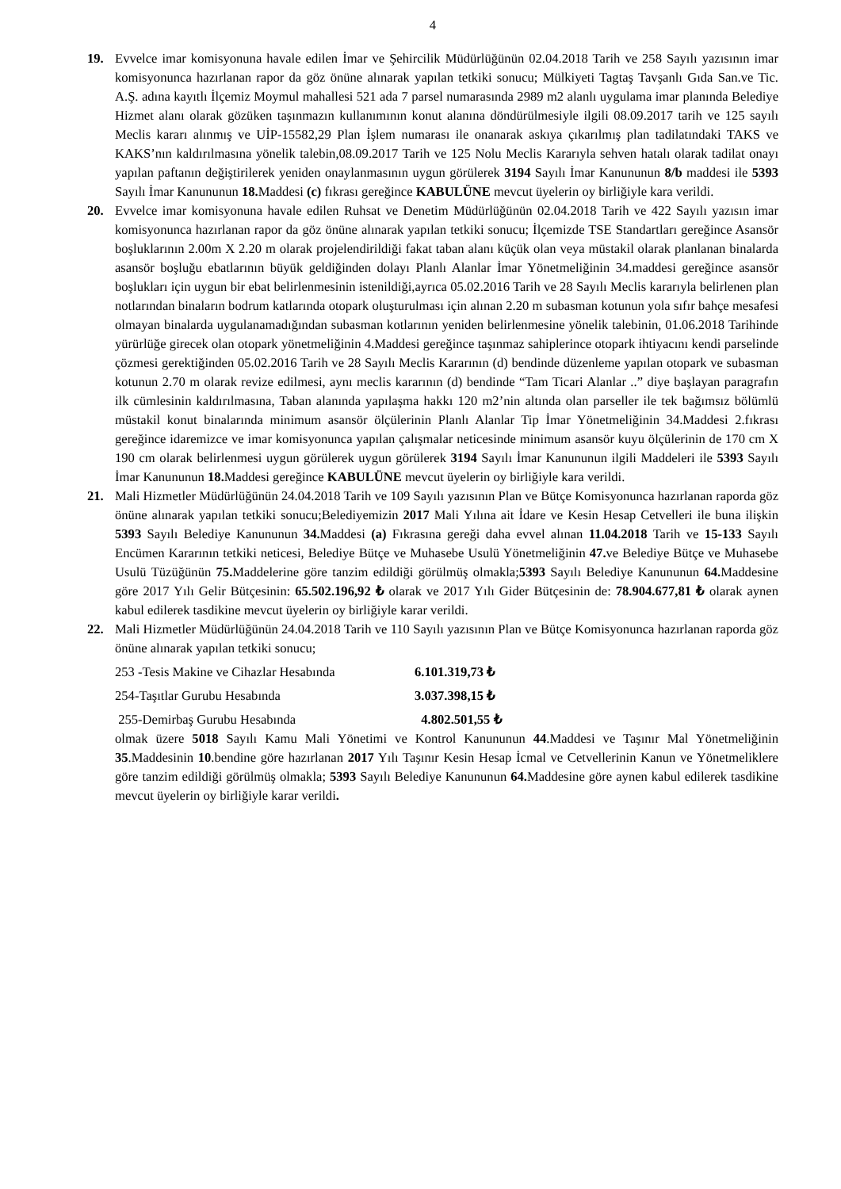4
19. Evvelce imar komisyonuna havale edilen İmar ve Şehircilik Müdürlüğünün 02.04.2018 Tarih ve 258 Sayılı yazısının imar komisyonunca hazırlanan rapor da göz önüne alınarak yapılan tetkiki sonucu; Mülkiyeti Tagtaş Tavşanlı Gıda San.ve Tic. A.Ş. adına kayıtlı İlçemiz Moymul mahallesi 521 ada 7 parsel numarasında 2989 m2 alanlı uygulama imar planında Belediye Hizmet alanı olarak gözüken taşınmazın kullanımının konut alanına döndürülmesiyle ilgili 08.09.2017 tarih ve 125 sayılı Meclis kararı alınmış ve UİP-15582,29 Plan İşlem numarası ile onanarak askıya çıkarılmış plan tadilatındaki TAKS ve KAKS’nın kaldırılmasına yönelik talebin,08.09.2017 Tarih ve 125 Nolu Meclis Kararıyla sehven hatalı olarak tadilat onayı yapılan paftanın değiştirilerek yeniden onaylanmasının uygun görülerek 3194 Sayılı İmar Kanununun 8/b maddesi ile 5393 Sayılı İmar Kanununun 18. Maddesi (c) fıkrası gereğince KABULÜNE mevcut üyelerin oy birliğiyle kara verildi.
20. Evvelce imar komisyonuna havale edilen Ruhsat ve Denetim Müdürlüğünün 02.04.2018 Tarih ve 422 Sayılı yazısın imar komisyonunca hazırlanan rapor da göz önüne alınarak yapılan tetkiki sonucu; İlçemizde TSE Standartları gereğince Asansör boşluklarının 2.00m X 2.20 m olarak projelendirildiği fakat taban alanı küçük olan veya müstakil olarak planlanan binalarda asansör boşluğu ebatlarının büyük geldiğinden dolayı Planlı Alanlar İmar Yönetmeliğinin 34.maddesi gereğince asansör boşlukları için uygun bir ebat belirlenmesinin istenildiği,ayrıca 05.02.2016 Tarih ve 28 Sayılı Meclis kararıyla belirlenen plan notlarından binaların bodrum katlarında otopark oluşturulması için alınan 2.20 m subasman kotunun yola sıfır bahçe mesafesi olmayan binalarda uygulanamadığından subasman kotlarının yeniden belirlenmesine yönelik talebinin, 01.06.2018 Tarihinde yürürlüğe girecek olan otopark yönetmeliğinin 4.Maddesi gereğince taşınmaz sahiplerince otopark ihtiyacını kendi parselinde çözmesi gerektiğinden 05.02.2016 Tarih ve 28 Sayılı Meclis Kararının (d) bendinde düzenleme yapılan otopark ve subasman kotunun 2.70 m olarak revize edilmesi, aynı meclis kararının (d) bendinde “Tam Ticari Alanlar ..” diye başlayan paragrafın ilk cümlesinin kaldırılmasına, Taban alanında yapılaşma hakkı 120 m2’nin altında olan parseller ile tek bağımsız bölümlü müstakil konut binalarında minimum asansör ölçülerinin Planlı Alanlar Tip İmar Yönetmeliğinin 34.Maddesi 2.fıkrası gereğince idaremizce ve imar komisyonunca yapılan çalışmalar neticesinde minimum asansör kuyu ölçülerinin de 170 cm X 190 cm olarak belirlenmesi uygun görülerek uygun görülerek 3194 Sayılı İmar Kanununun ilgili Maddeleri ile 5393 Sayılı İmar Kanununun 18. Maddesi gereğince KABULÜNE mevcut üyelerin oy birliğiyle kara verildi.
21. Mali Hizmetler Müdürlüğünün 24.04.2018 Tarih ve 109 Sayılı yazısının Plan ve Bütçe Komisyonunca hazırlanan raporda göz önüne alınarak yapılan tetkiki sonucu;Belediyemizin 2017 Mali Yılına ait İdare ve Kesin Hesap Cetvelleri ile buna ilişkin 5393 Sayılı Belediye Kanununun 34. Maddesi (a) Fıkrasına gereği daha evvel alınan 11.04.2018 Tarih ve 15-133 Sayılı Encümen Kararının tetkiki neticesi, Belediye Bütçe ve Muhasebe Usulü Yönetmeliğinin 47. ve Belediye Bütçe ve Muhasebe Usulü Tüzüğünün 75. Maddelerine göre tanzim edildiği görülmüş olmakla;5393 Sayılı Belediye Kanununun 64. Maddesine göre 2017 Yılı Gelir Bütçesinin: 65.502.196,92 ₺ olarak ve 2017 Yılı Gider Bütçesinin de: 78.904.677,81 ₺ olarak aynen kabul edilerek tasdikine mevcut üyelerin oy birliğiyle karar verildi.
22. Mali Hizmetler Müdürlüğünün 24.04.2018 Tarih ve 110 Sayılı yazısının Plan ve Bütçe Komisyonunca hazırlanan raporda göz önüne alınarak yapılan tetkiki sonucu;
253 -Tesis Makine ve Cihazlar Hesabında 6.101.319,73 ₺
254-Taşıtlar Gurubu Hesabında 3.037.398,15 ₺
255-Demirbaş Gurubu Hesabında 4.802.501,55 ₺
olmak üzere 5018 Sayılı Kamu Mali Yönetimi ve Kontrol Kanununun 44.Maddesi ve Taşınır Mal Yönetmeliğinin 35.Maddesinin 10.bendine göre hazırlanan 2017 Yılı Taşınır Kesin Hesap İcmal ve Cetvellerinin Kanun ve Yönetmeliklere göre tanzim edildiği görülmüş olmakla; 5393 Sayılı Belediye Kanununun 64. Maddesine göre aynen kabul edilerek tasdikine mevcut üyelerin oy birliğiyle karar verildi.